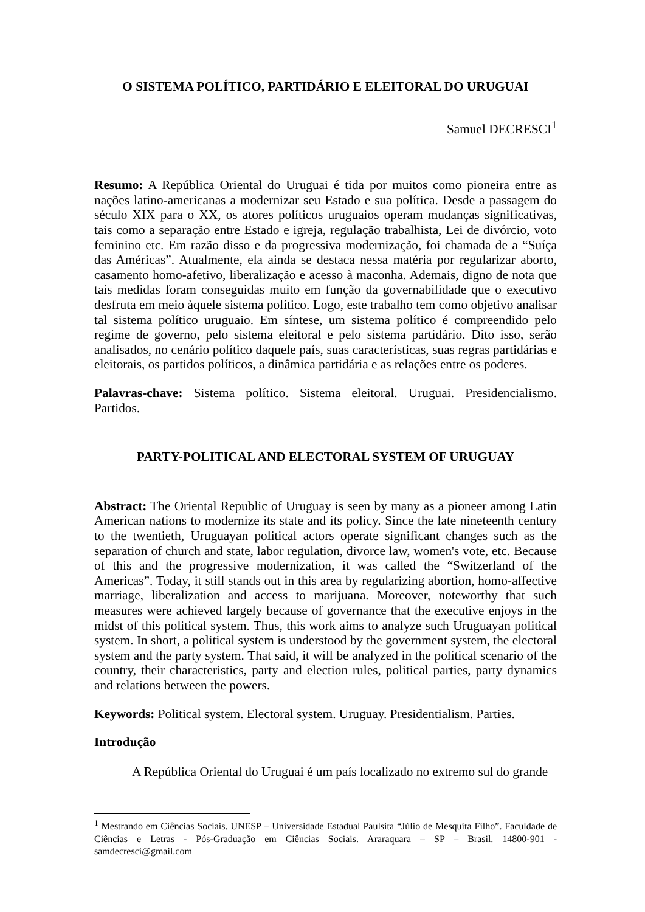O SISTEMA POLÍTICO, PARTIDÁRIO E ELEITORAL DO URUGUAI
Samuel DECRESCI<sup>1</sup>
Resumo: A República Oriental do Uruguai é tida por muitos como pioneira entre as nações latino-americanas a modernizar seu Estado e sua política. Desde a passagem do século XIX para o XX, os atores políticos uruguaios operam mudanças significativas, tais como a separação entre Estado e igreja, regulação trabalhista, Lei de divórcio, voto feminino etc. Em razão disso e da progressiva modernização, foi chamada de a “Suíça das Américas”. Atualmente, ela ainda se destaca nessa matéria por regularizar aborto, casamento homo-afetivo, liberalização e acesso à maconha. Ademais, digno de nota que tais medidas foram conseguidas muito em função da governabilidade que o executivo desfruta em meio àquele sistema político. Logo, este trabalho tem como objetivo analisar tal sistema político uruguaio. Em síntese, um sistema político é compreendido pelo regime de governo, pelo sistema eleitoral e pelo sistema partidário. Dito isso, serão analisados, no cenário político daquele país, suas características, suas regras partidárias e eleitorais, os partidos políticos, a dinâmica partidária e as relações entre os poderes.
Palavras-chave: Sistema político. Sistema eleitoral. Uruguai. Presidencialismo. Partidos.
PARTY-POLITICAL AND ELECTORAL SYSTEM OF URUGUAY
Abstract: The Oriental Republic of Uruguay is seen by many as a pioneer among Latin American nations to modernize its state and its policy. Since the late nineteenth century to the twentieth, Uruguayan political actors operate significant changes such as the separation of church and state, labor regulation, divorce law, women's vote, etc. Because of this and the progressive modernization, it was called the “Switzerland of the Americas”. Today, it still stands out in this area by regularizing abortion, homo-affective marriage, liberalization and access to marijuana. Moreover, noteworthy that such measures were achieved largely because of governance that the executive enjoys in the midst of this political system. Thus, this work aims to analyze such Uruguayan political system. In short, a political system is understood by the government system, the electoral system and the party system. That said, it will be analyzed in the political scenario of the country, their characteristics, party and election rules, political parties, party dynamics and relations between the powers.
Keywords: Political system. Electoral system. Uruguay. Presidentialism. Parties.
Introdução
A República Oriental do Uruguai é um país localizado no extremo sul do grande
<sup>1</sup> Mestrando em Ciências Sociais. UNESP – Universidade Estadual Paulsita “Júlio de Mesquita Filho”. Faculdade de Ciências e Letras - Pós-Graduação em Ciências Sociais. Araraquara – SP – Brasil. 14800-901 - samdecresci@gmail.com